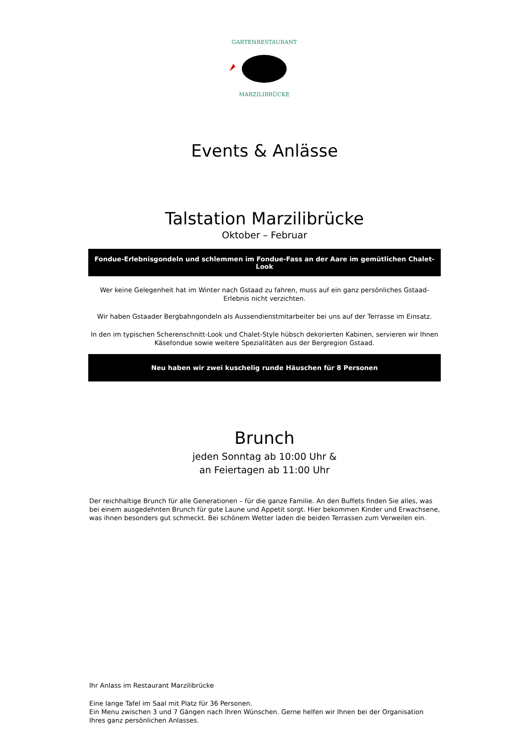GARTENRESTAURANT
MARZILIBRÜCKE
Events & Anlässe
Talstation Marzilibrücke
Oktober – Februar
Fondue-Erlebnisgondeln und schlemmen im Fondue-Fass an der Aare im gemütlichen Chalet-Look
Wer keine Gelegenheit hat im Winter nach Gstaad zu fahren, muss auf ein ganz persönliches Gstaad-Erlebnis nicht verzichten.
Wir haben Gstaader Bergbahngondeln als Aussendienstmitarbeiter bei uns auf der Terrasse im Einsatz.
In den im typischen Scherenschnitt-Look und Chalet-Style hübsch dekorierten Kabinen, servieren wir Ihnen Käsefondue sowie weitere Spezialitäten aus der Bergregion Gstaad.
Neu haben wir zwei kuschelig runde Häuschen für 8 Personen
Brunch
jeden Sonntag ab 10:00 Uhr &
an Feiertagen ab 11:00 Uhr
Der reichhaltige Brunch für alle Generationen – für die ganze Familie. An den Buffets finden Sie alles, was bei einem ausgedehnten Brunch für gute Laune und Appetit sorgt. Hier bekommen Kinder und Erwachsene, was ihnen besonders gut schmeckt. Bei schönem Wetter laden die beiden Terrassen zum Verweilen ein.
Ihr Anlass im Restaurant Marzilibrücke
Eine lange Tafel im Saal mit Platz für 36 Personen.
Ein Menu zwischen 3 und 7 Gängen nach Ihren Wünschen. Gerne helfen wir Ihnen bei der Organisation Ihres ganz persönlichen Anlasses.